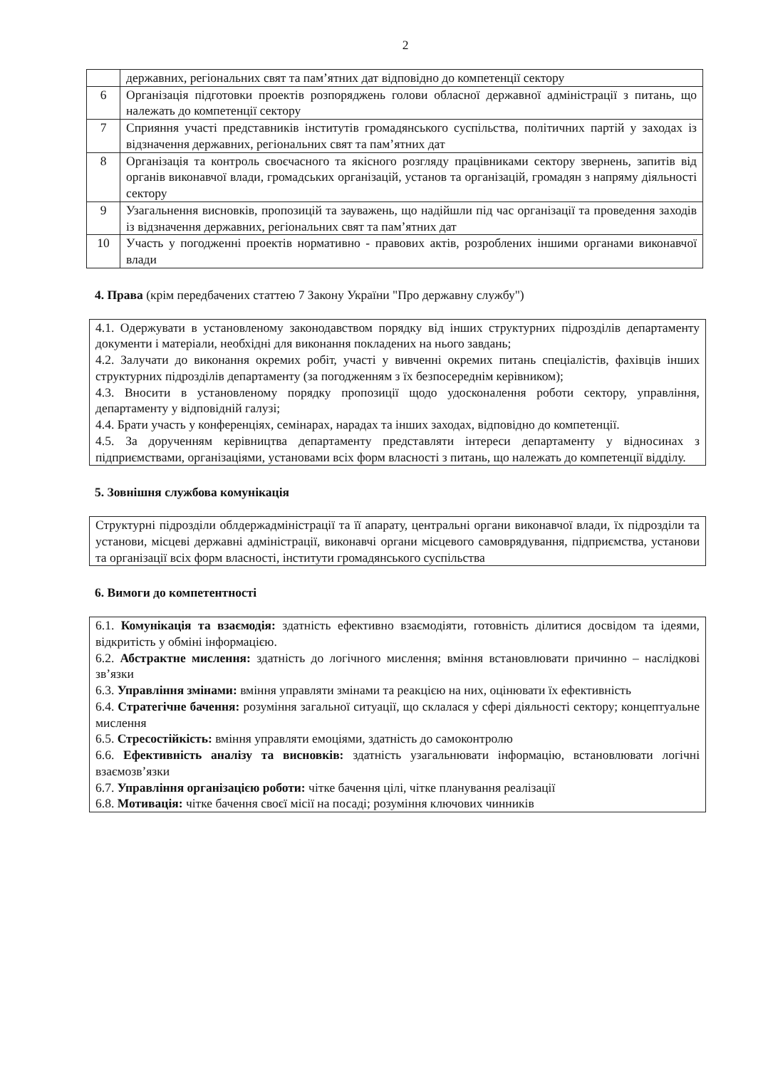2
| | державних, регіональних свят та пам’ятних дат відповідно до компетенції сектору |
| 6 | Організація підготовки проектів розпоряджень голови обласної державної адміністрації з питань, що належать до компетенції сектору |
| 7 | Сприяння участі представників інститутів громадянського суспільства, політичних партій у заходах із відзначення державних, регіональних свят та пам’ятних дат |
| 8 | Організація та контроль своєчасного та якісного розгляду працівниками сектору звернень, запитів від органів виконавчої влади, громадських організацій, установ та організацій, громадян з напряму діяльності сектору |
| 9 | Узагальнення висновків, пропозицій та зауважень, що надійшли під час організації та проведення заходів із відзначення державних, регіональних свят та пам’ятних дат |
| 10 | Участь у погодженні проектів нормативно - правових актів, розроблених іншими органами виконавчої влади |
4. Права (крім передбачених статтею 7 Закону України "Про державну службу")
4.1. Одержувати в установленому законодавством порядку від інших структурних підрозділів департаменту документи і матеріали, необхідні для виконання покладених на нього завдань;
4.2. Залучати до виконання окремих робіт, участі у вивченні окремих питань спеціалістів, фахівців інших структурних підрозділів департаменту (за погодженням з їх безпосереднім керівником);
4.3. Вносити в установленому порядку пропозиції щодо удосконалення роботи сектору, управління, департаменту у відповідній галузі;
4.4. Брати участь у конференціях, семінарах, нарадах та інших заходах, відповідно до компетенції.
4.5. За дорученням керівництва департаменту представляти інтереси департаменту у відносинах з підприємствами, організаціями, установами всіх форм власності з питань, що належать до компетенції відділу.
5. Зовнішня службова комунікація
Структурні підрозділи облдержадміністрації та її апарату, центральні органи виконавчої влади, їх підрозділи та установи, місцеві державні адміністрації, виконавчі органи місцевого самоврядування, підприємства, установи та організації всіх форм власності, інститути громадянського суспільства
6. Вимоги до компетентності
6.1. Комунікація та взаємодія: здатність ефективно взаємодіяти, готовність ділитися досвідом та ідеями, відкритість у обміні інформацією.
6.2. Абстрактне мислення: здатність до логічного мислення; вміння встановлювати причинно – наслідкові зв’язки
6.3. Управління змінами: вміння управляти змінами та реакцією на них, оцінювати їх ефективність
6.4. Стратегічне бачення: розуміння загальної ситуації, що склалася у сфері діяльності сектору; концептуальне мислення
6.5. Стресостійкість: вміння управляти емоціями, здатність до самоконтролю
6.6. Ефективність аналізу та висновків: здатність узагальнювати інформацію, встановлювати логічні взаємозв’язки
6.7. Управління організацією роботи: чітке бачення цілі, чітке планування реалізації
6.8. Мотивація: чітке бачення своєї місії на посаді; розуміння ключових чинників